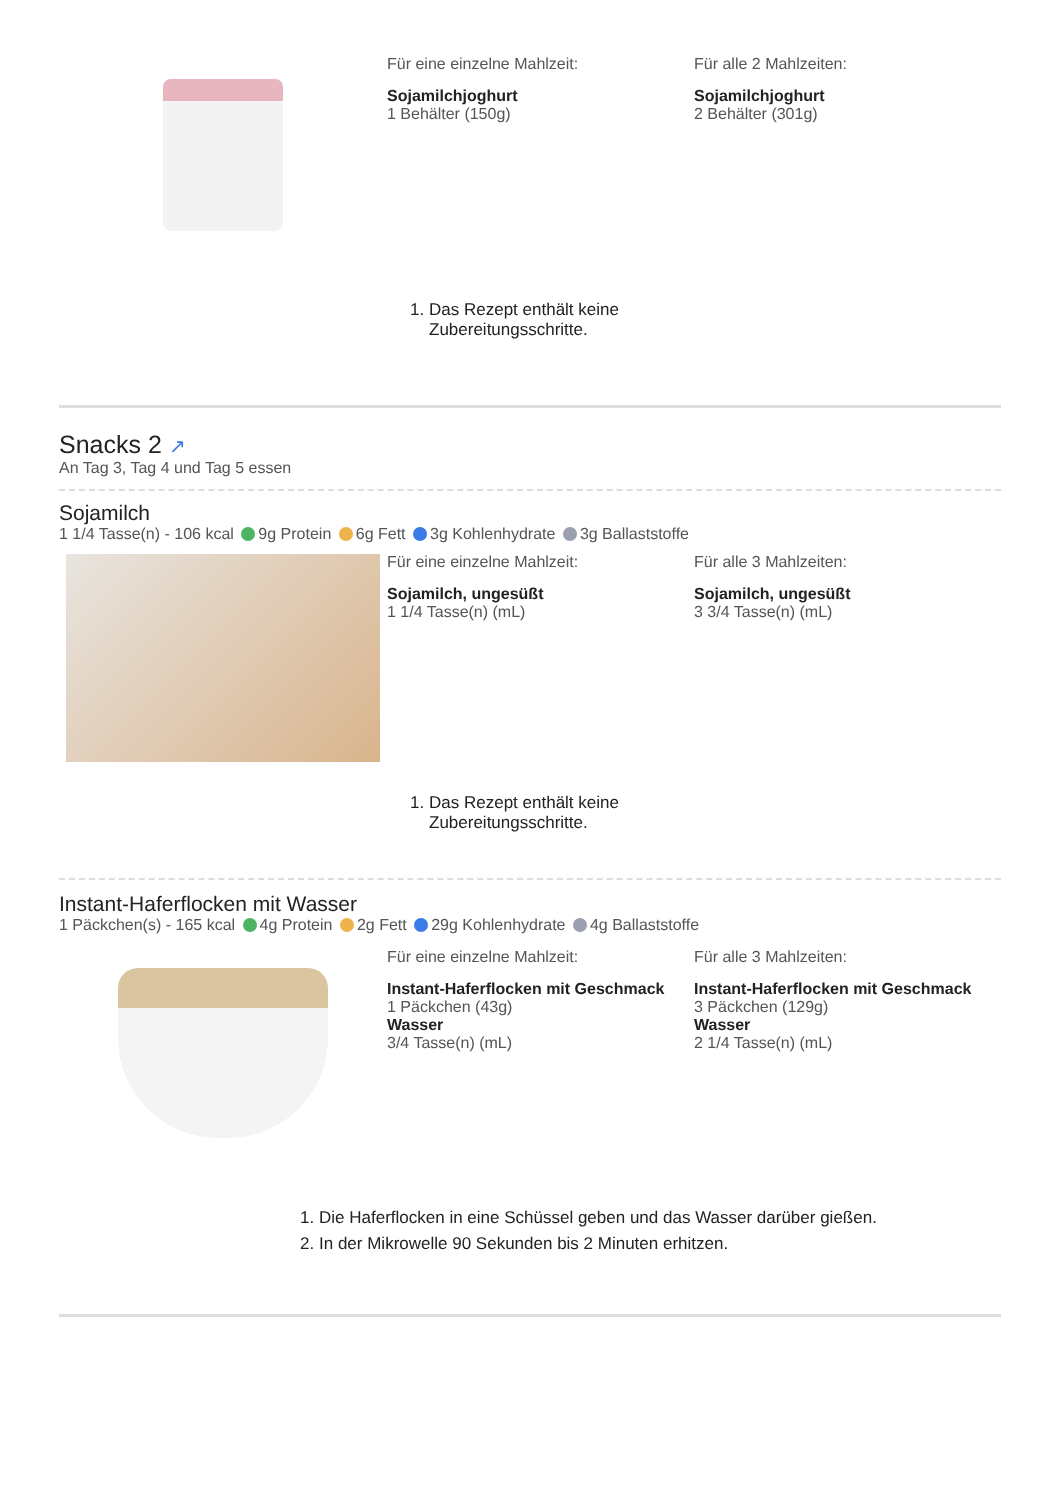Für eine einzelne Mahlzeit:
Sojamilchjoghurt
1 Behälter (150g)
Für alle 2 Mahlzeiten:
Sojamilchjoghurt
2 Behälter (301g)
1. Das Rezept enthält keine Zubereitungsschritte.
Snacks 2 ↗
An Tag 3, Tag 4 und Tag 5 essen
Sojamilch
1 1/4 Tasse(n) - 106 kcal 9g Protein 6g Fett 3g Kohlenhydrate 3g Ballaststoffe
Für eine einzelne Mahlzeit:
Sojamilch, ungesüßt
1 1/4 Tasse(n) (mL)
Für alle 3 Mahlzeiten:
Sojamilch, ungesüßt
3 3/4 Tasse(n) (mL)
1. Das Rezept enthält keine Zubereitungsschritte.
Instant-Haferflocken mit Wasser
1 Päckchen(s) - 165 kcal 4g Protein 2g Fett 29g Kohlenhydrate 4g Ballaststoffe
Für eine einzelne Mahlzeit:
Instant-Haferflocken mit Geschmack
1 Päckchen (43g)
Wasser
3/4 Tasse(n) (mL)
Für alle 3 Mahlzeiten:
Instant-Haferflocken mit Geschmack
3 Päckchen (129g)
Wasser
2 1/4 Tasse(n) (mL)
1. Die Haferflocken in eine Schüssel geben und das Wasser darüber gießen.
2. In der Mikrowelle 90 Sekunden bis 2 Minuten erhitzen.